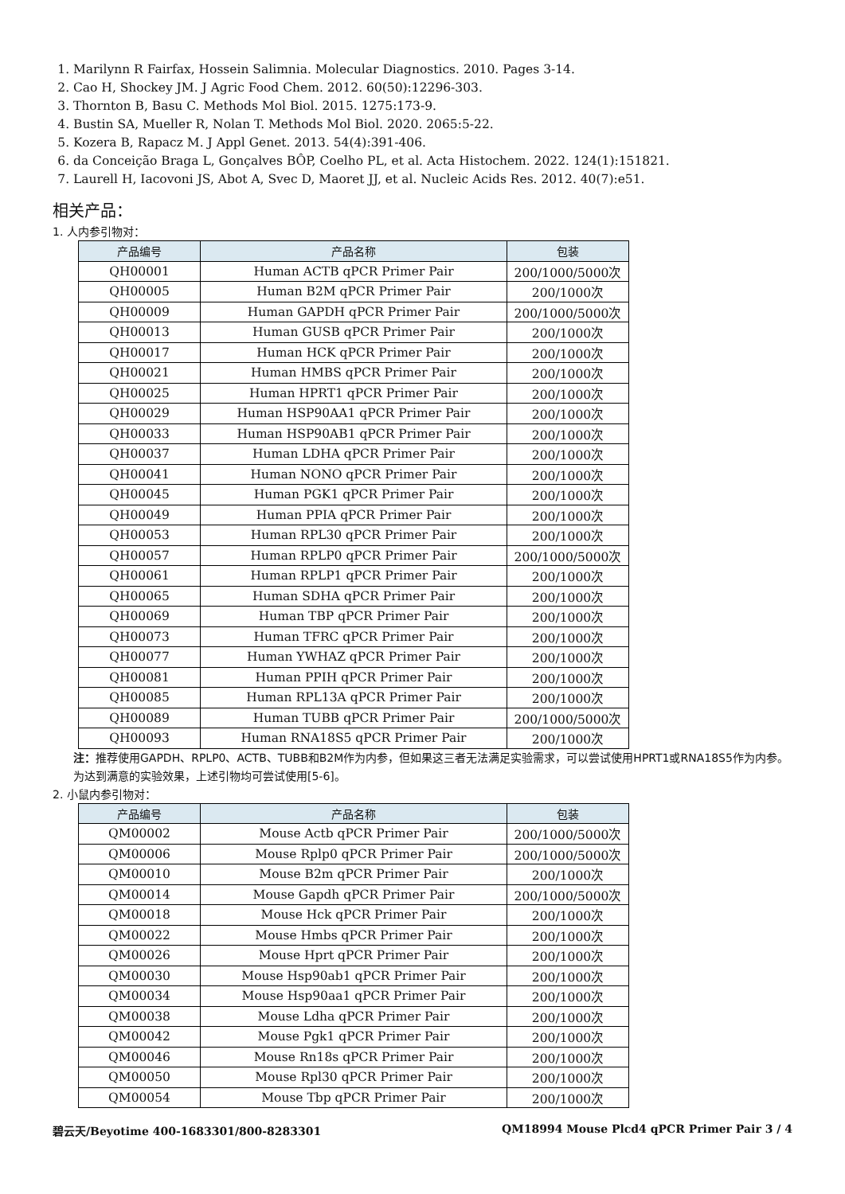1. Marilynn R Fairfax, Hossein Salimnia. Molecular Diagnostics. 2010. Pages 3-14.
2. Cao H, Shockey JM. J Agric Food Chem. 2012. 60(50):12296-303.
3. Thornton B, Basu C. Methods Mol Biol. 2015. 1275:173-9.
4. Bustin SA, Mueller R, Nolan T. Methods Mol Biol. 2020. 2065:5-22.
5. Kozera B, Rapacz M. J Appl Genet. 2013. 54(4):391-406.
6. da Conceição Braga L, Gonçalves BÔP, Coelho PL, et al. Acta Histochem. 2022. 124(1):151821.
7. Laurell H, Iacovoni JS, Abot A, Svec D, Maoret JJ, et al. Nucleic Acids Res. 2012. 40(7):e51.
相关产品：
1. 人内参引物对：
| 产品编号 | 产品名称 | 包装 |
| --- | --- | --- |
| QH00001 | Human ACTB qPCR Primer Pair | 200/1000/5000次 |
| QH00005 | Human B2M qPCR Primer Pair | 200/1000次 |
| QH00009 | Human GAPDH qPCR Primer Pair | 200/1000/5000次 |
| QH00013 | Human GUSB qPCR Primer Pair | 200/1000次 |
| QH00017 | Human HCK qPCR Primer Pair | 200/1000次 |
| QH00021 | Human HMBS qPCR Primer Pair | 200/1000次 |
| QH00025 | Human HPRT1 qPCR Primer Pair | 200/1000次 |
| QH00029 | Human HSP90AA1 qPCR Primer Pair | 200/1000次 |
| QH00033 | Human HSP90AB1 qPCR Primer Pair | 200/1000次 |
| QH00037 | Human LDHA qPCR Primer Pair | 200/1000次 |
| QH00041 | Human NONO qPCR Primer Pair | 200/1000次 |
| QH00045 | Human PGK1 qPCR Primer Pair | 200/1000次 |
| QH00049 | Human PPIA qPCR Primer Pair | 200/1000次 |
| QH00053 | Human RPL30 qPCR Primer Pair | 200/1000次 |
| QH00057 | Human RPLP0 qPCR Primer Pair | 200/1000/5000次 |
| QH00061 | Human RPLP1 qPCR Primer Pair | 200/1000次 |
| QH00065 | Human SDHA qPCR Primer Pair | 200/1000次 |
| QH00069 | Human TBP qPCR Primer Pair | 200/1000次 |
| QH00073 | Human TFRC qPCR Primer Pair | 200/1000次 |
| QH00077 | Human YWHAZ qPCR Primer Pair | 200/1000次 |
| QH00081 | Human PPIH qPCR Primer Pair | 200/1000次 |
| QH00085 | Human RPL13A qPCR Primer Pair | 200/1000次 |
| QH00089 | Human TUBB qPCR Primer Pair | 200/1000/5000次 |
| QH00093 | Human RNA18S5 qPCR Primer Pair | 200/1000次 |
注：推荐使用GAPDH、RPLP0、ACTB、TUBB和B2M作为内参，但如果这三者无法满足实验需求，可以尝试使用HPRT1或RNA18S5作为内参。为达到满意的实验效果，上述引物均可尝试使用[5-6]。
2. 小鼠内参引物对：
| 产品编号 | 产品名称 | 包装 |
| --- | --- | --- |
| QM00002 | Mouse Actb qPCR Primer Pair | 200/1000/5000次 |
| QM00006 | Mouse Rplp0 qPCR Primer Pair | 200/1000/5000次 |
| QM00010 | Mouse B2m qPCR Primer Pair | 200/1000次 |
| QM00014 | Mouse Gapdh qPCR Primer Pair | 200/1000/5000次 |
| QM00018 | Mouse Hck qPCR Primer Pair | 200/1000次 |
| QM00022 | Mouse Hmbs qPCR Primer Pair | 200/1000次 |
| QM00026 | Mouse Hprt qPCR Primer Pair | 200/1000次 |
| QM00030 | Mouse Hsp90ab1 qPCR Primer Pair | 200/1000次 |
| QM00034 | Mouse Hsp90aa1 qPCR Primer Pair | 200/1000次 |
| QM00038 | Mouse Ldha qPCR Primer Pair | 200/1000次 |
| QM00042 | Mouse Pgk1 qPCR Primer Pair | 200/1000次 |
| QM00046 | Mouse Rn18s qPCR Primer Pair | 200/1000次 |
| QM00050 | Mouse Rpl30 qPCR Primer Pair | 200/1000次 |
| QM00054 | Mouse Tbp qPCR Primer Pair | 200/1000次 |
碧云天/Beyotime 400-1683301/800-8283301 QM18994 Mouse Plcd4 qPCR Primer Pair 3 / 4